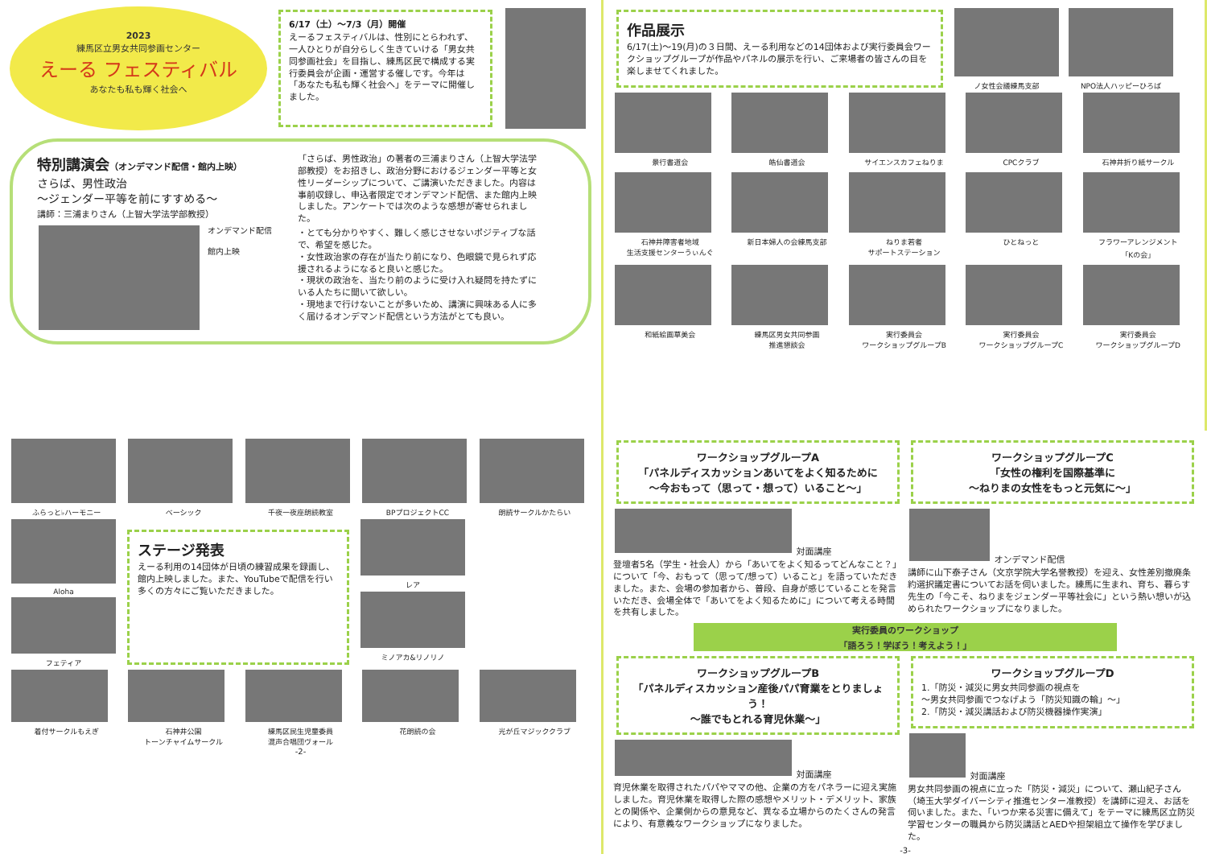2023
練馬区立男女共同参画センター
えーる フェスティバル
あなたも私も輝く社会へ
6/17（土）～7/3（月）開催
えーるフェスティバルは、性別にとらわれず、一人ひとりが自分らしく生きていける「男女共同参画社会」を目指し、練馬区民で構成する実行委員会が企画・運営する催しです。今年は「あなたも私も輝く社会へ」をテーマに開催しました。
特別講演会（オンデマンド配信・館内上映）
さらば、男性政治
～ジェンダー平等を前にすすめる～
講師：三浦まりさん（上智大学法学部教授）
オンデマンド配信
館内上映
「さらば、男性政治」の著者の三浦まりさん（上智大学法学部教授）をお招きし、政治分野におけるジェンダー平等と女性リーダーシップについて、ご講演いただきました。内容は事前収録し、申込者限定でオンデマンド配信、また館内上映しました。アンケートでは次のような感想が寄せられました。
・とても分かりやすく、難しく感じさせないポジティブな話で、希望を感じた。
・女性政治家の存在が当たり前になり、色眼鏡で見られず応援されるようになると良いと感じた。
・現状の政治を、当たり前のように受け入れ疑問を持たずにいる人たちに聞いて欲しい。
・現地まで行けないことが多いため、講演に興味ある人に多く届けるオンデマンド配信という方法がとても良い。
作品展示
6/17(土)～19(月)の３日間、えーる利用などの14団体および実行委員会ワークショップグループが作品やパネルの展示を行い、ご来場者の皆さんの目を楽しませてくれました。
ノ女性会議練馬支部 NPO法人ハッピーひろば
景行書道会
皓仙書道会
サイエンスカフェねりま
CPCクラブ
石神井折り紙サークル
石神井障害者地域
生活支援センターうぃんぐ
新日本婦人の会練馬支部
ねりま若者
サポートステーション
ひとねっと
フラワーアレンジメント
「Kの会」
和紙絵画草美会
練馬区男女共同参画
推進懇談会
実行委員会
ワークショップグループB
実行委員会
ワークショップグループC
実行委員会
ワークショップグループD
ふらっと♭ハーモニー
ベーシック
千夜一夜座朗読教室
BPプロジェクトCC
朗読サークルかたらい
Aloha
フェティア
ステージ発表
えーる利用の14団体が日頃の練習成果を録画し、館内上映しました。また、YouTubeで配信を行い多くの方々にご覧いただきました。
レア
ミノアカ&リノリノ
着付サークルもえぎ
石神井公園
トーンチャイムサークル
練馬区民生児童委員
混声合唱団ヴォール
花朗読の会
光が丘マジッククラブ
-2-
ワークショップグループA
「パネルディスカッションあいてをよく知るために
～今おもって（思って・想って）いること～」
対面講座
登壇者5名（学生・社会人）から「あいてをよく知るってどんなこと？」について「今、おもって（思って/想って）いること」を語っていただきました。また、会場の参加者から、普段、自身が感じていることを発言いただき、会場全体で「あいてをよく知るために」について考える時間を共有しました。
ワークショップグループC
「女性の権利を国際基準に
～ねりまの女性をもっと元気に～」
オンデマンド配信
講師に山下泰子さん（文京学院大学名誉教授）を迎え、女性差別撤廃条約選択議定書についてお話を伺いました。練馬に生まれ、育ち、暮らす先生の「今こそ、ねりまをジェンダー平等社会に」という熱い想いが込められたワークショップになりました。
実行委員のワークショップ
「語ろう！学ぼう！考えよう！」
ワークショップグループB
「パネルディスカッション産後パパ育業をとりましょう！
～誰でもとれる育児休業～」
対面講座
育児休業を取得されたパパやママの他、企業の方をパネラーに迎え実施しました。育児休業を取得した際の感想やメリット・デメリット、家族との関係や、企業側からの意見など、異なる立場からのたくさんの発言により、有意義なワークショップになりました。
ワークショップグループD
1.「防災・減災に男女共同参画の視点を
～男女共同参画でつなげよう「防災知識の輪」～」
2.「防災・減災講話および防災機器操作実演」
対面講座
男女共同参画の視点に立った「防災・減災」について、瀬山紀子さん（埼玉大学ダイバーシティ推進センター准教授）を講師に迎え、お話を伺いました。また、「いつか来る災害に備えて」をテーマに練馬区立防災学習センターの職員から防災講話とAEDや担架組立て操作を学びました。
-3-